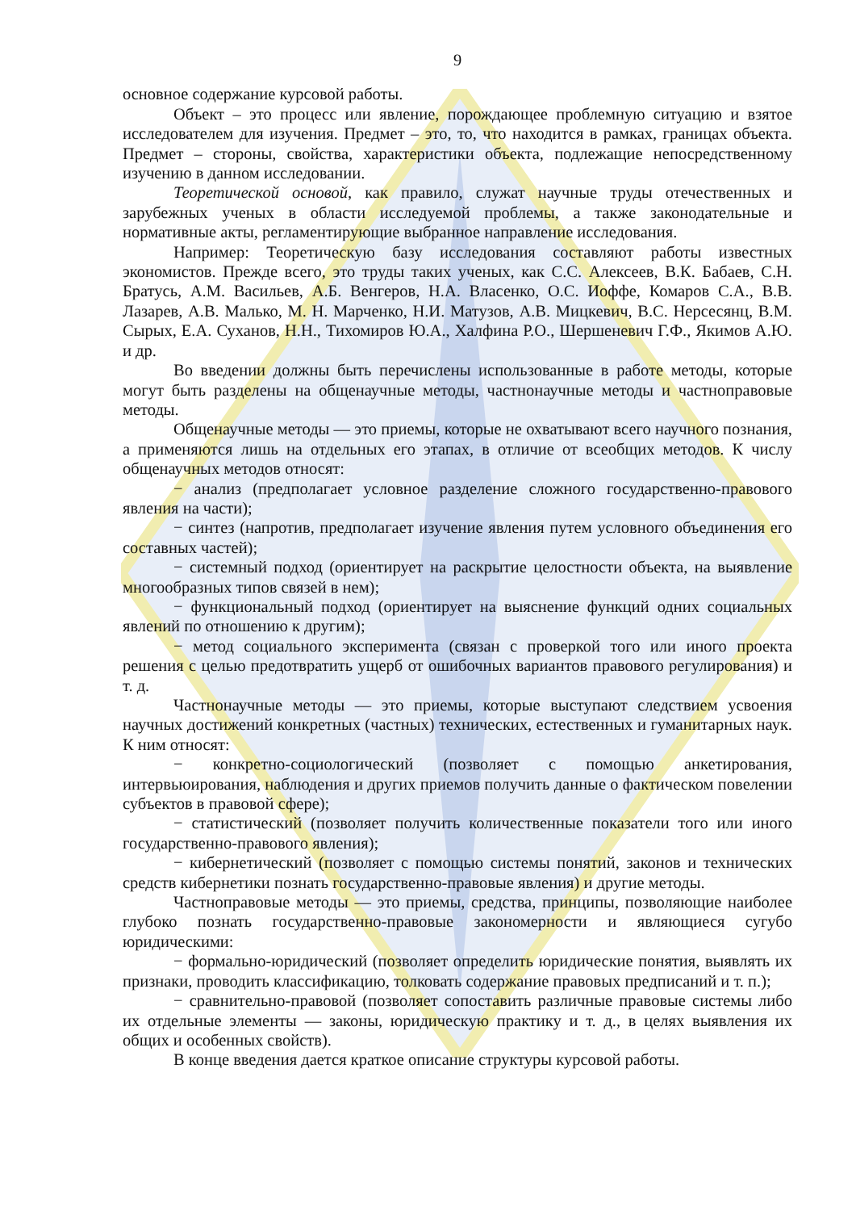9
основное содержание курсовой работы.
Объект – это процесс или явление, порождающее проблемную ситуацию и взятое исследователем для изучения. Предмет – это, то, что находится в рамках, границах объекта. Предмет – стороны, свойства, характеристики объекта, подлежащие непосредственному изучению в данном исследовании.
Теоретической основой, как правило, служат научные труды отечественных и зарубежных ученых в области исследуемой проблемы, а также законодательные и нормативные акты, регламентирующие выбранное направление исследования.
Например: Теоретическую базу исследования составляют работы известных экономистов. Прежде всего, это труды таких ученых, как С.С. Алексеев, В.К. Бабаев, С.Н. Братусь, А.М. Васильев, А.Б. Венгеров, Н.А. Власенко, О.С. Иоффе, Комаров С.А., В.В. Лазарев, А.В. Малько, М. Н. Марченко, Н.И. Матузов, А.В. Мицкевич, В.С. Нерсесянц, В.М. Сырых, Е.А. Суханов, Н.Н., Тихомиров Ю.А., Халфина Р.О., Шершеневич Г.Ф., Якимов А.Ю. и др.
Во введении должны быть перечислены использованные в работе методы, которые могут быть разделены на общенаучные методы, частнонаучные методы и частноправовые методы.
Общенаучные методы — это приемы, которые не охватывают всего научного познания, а применяются лишь на отдельных его этапах, в отличие от всеобщих методов. К числу общенаучных методов относят:
− анализ (предполагает условное разделение сложного государственно-правового явления на части);
− синтез (напротив, предполагает изучение явления путем условного объединения его составных частей);
− системный подход (ориентирует на раскрытие целостности объекта, на выявление многообразных типов связей в нем);
− функциональный подход (ориентирует на выяснение функций одних социальных явлений по отношению к другим);
− метод социального эксперимента (связан с проверкой того или иного проекта решения с целью предотвратить ущерб от ошибочных вариантов правового регулирования) и т. д.
Частнонаучные методы — это приемы, которые выступают следствием усвоения научных достижений конкретных (частных) технических, естественных и гуманитарных наук. К ним относят:
− конкретно-социологический (позволяет с помощью анкетирования, интервьюирования, наблюдения и других приемов получить данные о фактическом повелении субъектов в правовой сфере);
− статистический (позволяет получить количественные показатели того или иного государственно-правового явления);
− кибернетический (позволяет с помощью системы понятий, законов и технических средств кибернетики познать государственно-правовые явления) и другие методы.
Частноправовые методы — это приемы, средства, принципы, позволяющие наиболее глубоко познать государственно-правовые закономерности и являющиеся сугубо юридическими:
− формально-юридический (позволяет определить юридические понятия, выявлять их признаки, проводить классификацию, толковать содержание правовых предписаний и т. п.);
− сравнительно-правовой (позволяет сопоставить различные правовые системы либо их отдельные элементы — законы, юридическую практику и т. д., в целях выявления их общих и особенных свойств).
В конце введения дается краткое описание структуры курсовой работы.